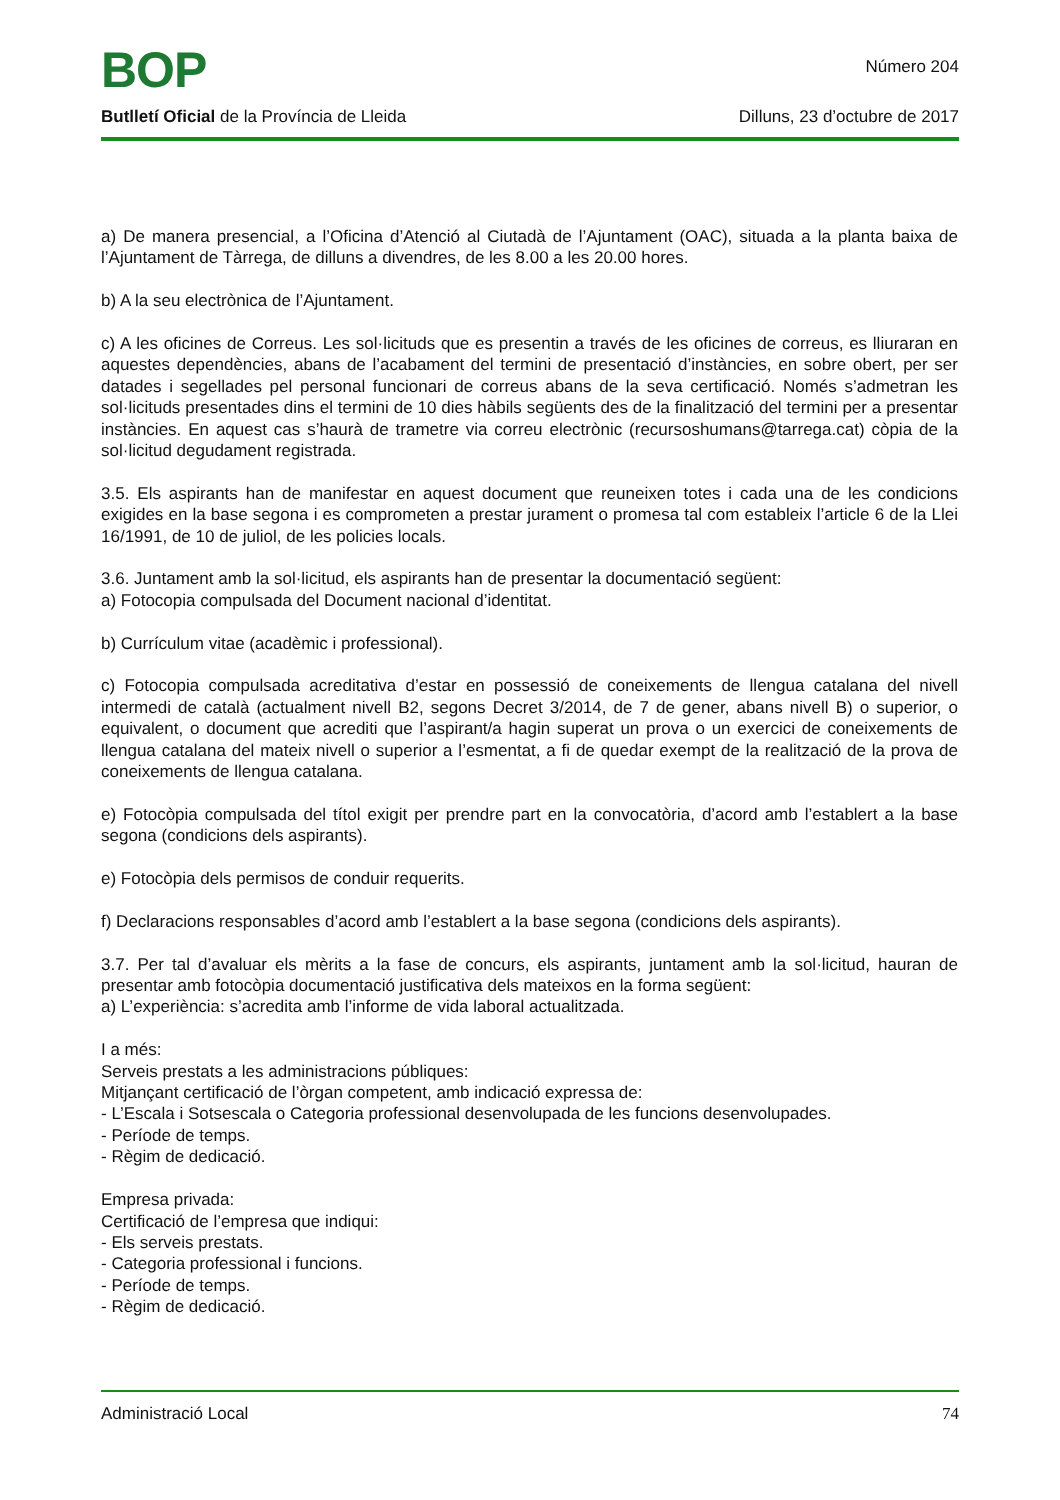BOP
Número 204
Butlletí Oficial de la Província de Lleida Dilluns, 23 d’octubre de 2017
a) De manera presencial, a l’Oficina d’Atenció al Ciutadà de l’Ajuntament (OAC), situada a la planta baixa de l’Ajuntament de Tàrrega, de dilluns a divendres, de les 8.00 a les 20.00 hores.
b) A la seu electrònica de l’Ajuntament.
c) A les oficines de Correus. Les sol·licituds que es presentin a través de les oficines de correus, es lliuraran en aquestes dependències, abans de l’acabament del termini de presentació d’instàncies, en sobre obert, per ser datades i segellades pel personal funcionari de correus abans de la seva certificació. Només s’admetran les sol·licituds presentades dins el termini de 10 dies hàbils següents des de la finalització del termini per a presentar instàncies. En aquest cas s’haurà de trametre via correu electrònic (recursoshumans@tarrega.cat) còpia de la sol·licitud degudament registrada.
3.5. Els aspirants han de manifestar en aquest document que reuneixen totes i cada una de les condicions exigides en la base segona i es comprometen a prestar jurament o promesa tal com estableix l’article 6 de la Llei 16/1991, de 10 de juliol, de les policies locals.
3.6. Juntament amb la sol·licitud, els aspirants han de presentar la documentació següent:
a) Fotocopia compulsada del Document nacional d’identitat.
b) Currículum vitae (acadèmic i professional).
c) Fotocopia compulsada acreditativa d’estar en possessió de coneixements de llengua catalana del nivell intermedi de català (actualment nivell B2, segons Decret 3/2014, de 7 de gener, abans nivell B) o superior, o equivalent, o document que acrediti que l’aspirant/a hagin superat un prova o un exercici de coneixements de llengua catalana del mateix nivell o superior a l’esmentat, a fi de quedar exempt de la realització de la prova de coneixements de llengua catalana.
e) Fotocòpia compulsada del títol exigit per prendre part en la convocatòria, d’acord amb l’establert a la base segona (condicions dels aspirants).
e) Fotocòpia dels permisos de conduir requerits.
f) Declaracions responsables d’acord amb l’establert a la base segona (condicions dels aspirants).
3.7. Per tal d’avaluar els mèrits a la fase de concurs, els aspirants, juntament amb la sol·licitud, hauran de presentar amb fotocòpia documentació justificativa dels mateixos en la forma següent:
a) L’experiència: s’acredita amb l’informe de vida laboral actualitzada.
I a més:
Serveis prestats a les administracions públiques:
Mitjançant certificació de l’òrgan competent, amb indicació expressa de:
- L’Escala i Sotsescala o Categoria professional desenvolupada de les funcions desenvolupades.
- Període de temps.
- Règim de dedicació.
Empresa privada:
Certificació de l’empresa que indiqui:
- Els serveis prestats.
- Categoria professional i funcions.
- Període de temps.
- Règim de dedicació.
Administració Local 74